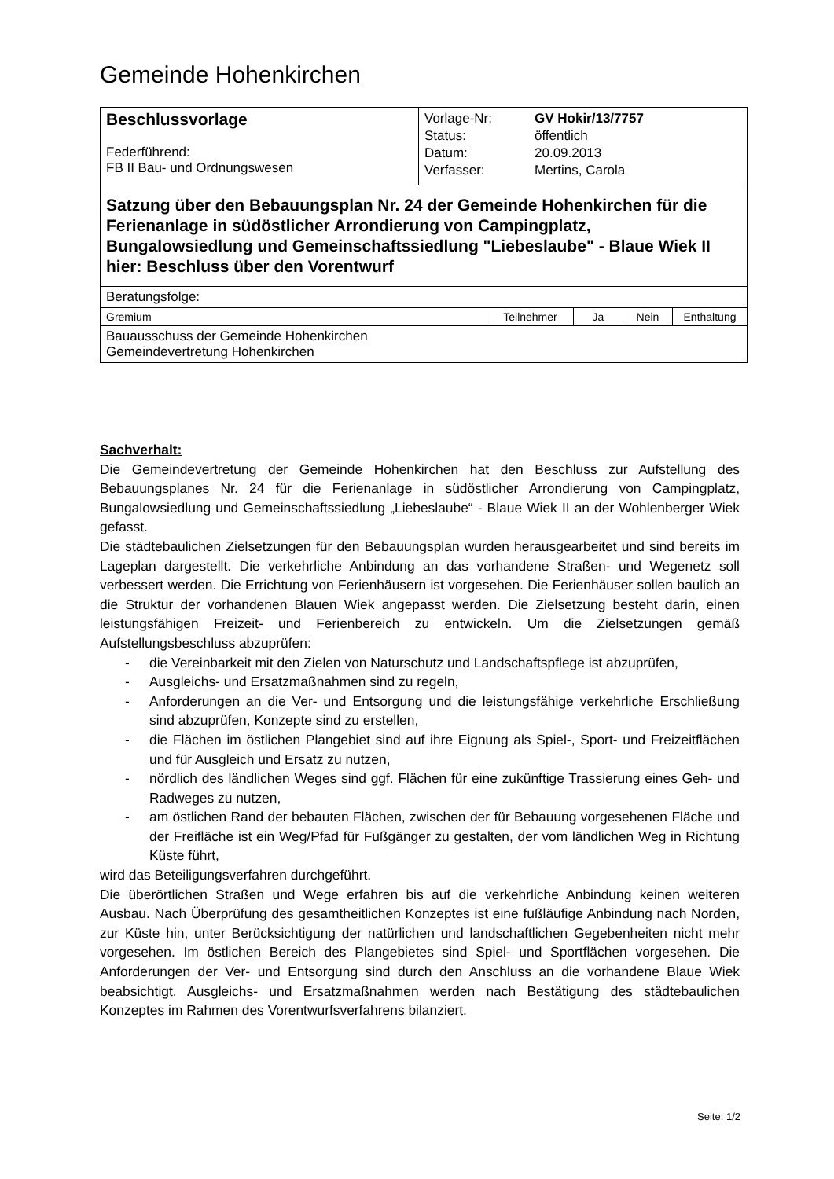Gemeinde Hohenkirchen
| Beschlussvorlage Federführend: FB II Bau- und Ordnungswesen | / Vorlage-Nr: / GV Hokir/13/7757 / / Status: / öffentlich / / Datum: / 20.09.2013 / / Verfasser: / Mertins, Carola / |
| Satzung über den Bebauungsplan Nr. 24 der Gemeinde Hohenkirchen für die Ferienanlage in südöstlicher Arrondierung von Campingplatz, Bungalowsiedlung und Gemeinschaftssiedlung "Liebeslaube" - Blaue Wiek II hier: Beschluss über den Vorentwurf | |
| Beratungsfolge: | |
| Gremium | Teilnehmer | Ja | Nein | Enthaltung |
| Bauausschuss der Gemeinde Hohenkirchen Gemeindevertretung Hohenkirchen | | | | |
Sachverhalt:
Die Gemeindevertretung der Gemeinde Hohenkirchen hat den Beschluss zur Aufstellung des Bebauungsplanes Nr. 24 für die Ferienanlage in südöstlicher Arrondierung von Campingplatz, Bungalowsiedlung und Gemeinschaftssiedlung „Liebeslaube“ - Blaue Wiek II an der Wohlenberger Wiek gefasst.
Die städtebaulichen Zielsetzungen für den Bebauungsplan wurden herausgearbeitet und sind bereits im Lageplan dargestellt. Die verkehrliche Anbindung an das vorhandene Straßen- und Wegenetz soll verbessert werden. Die Errichtung von Ferienhäusern ist vorgesehen. Die Ferienhäuser sollen baulich an die Struktur der vorhandenen Blauen Wiek angepasst werden. Die Zielsetzung besteht darin, einen leistungsfähigen Freizeit- und Ferienbereich zu entwickeln. Um die Zielsetzungen gemäß Aufstellungsbeschluss abzuprüfen:
- die Vereinbarkeit mit den Zielen von Naturschutz und Landschaftspflege ist abzuprüfen,
- Ausgleichs- und Ersatzmaßnahmen sind zu regeln,
- Anforderungen an die Ver- und Entsorgung und die leistungsfähige verkehrliche Erschließung sind abzuprüfen, Konzepte sind zu erstellen,
- die Flächen im östlichen Plangebiet sind auf ihre Eignung als Spiel-, Sport- und Freizeitflächen und für Ausgleich und Ersatz zu nutzen,
- nördlich des ländlichen Weges sind ggf. Flächen für eine zukünftige Trassierung eines Geh- und Radweges zu nutzen,
- am östlichen Rand der bebauten Flächen, zwischen der für Bebauung vorgesehenen Fläche und der Freifläche ist ein Weg/Pfad für Fußgänger zu gestalten, der vom ländlichen Weg in Richtung Küste führt,
wird das Beteiligungsverfahren durchgeführt.
Die überörtlichen Straßen und Wege erfahren bis auf die verkehrliche Anbindung keinen weiteren Ausbau. Nach Überprüfung des gesamtheitlichen Konzeptes ist eine fußläufige Anbindung nach Norden, zur Küste hin, unter Berücksichtigung der natürlichen und landschaftlichen Gegebenheiten nicht mehr vorgesehen. Im östlichen Bereich des Plangebietes sind Spiel- und Sportflächen vorgesehen. Die Anforderungen der Ver- und Entsorgung sind durch den Anschluss an die vorhandene Blaue Wiek beabsichtigt. Ausgleichs- und Ersatzmaßnahmen werden nach Bestätigung des städtebaulichen Konzeptes im Rahmen des Vorentwurfsverfahrens bilanziert.
Seite: 1/2